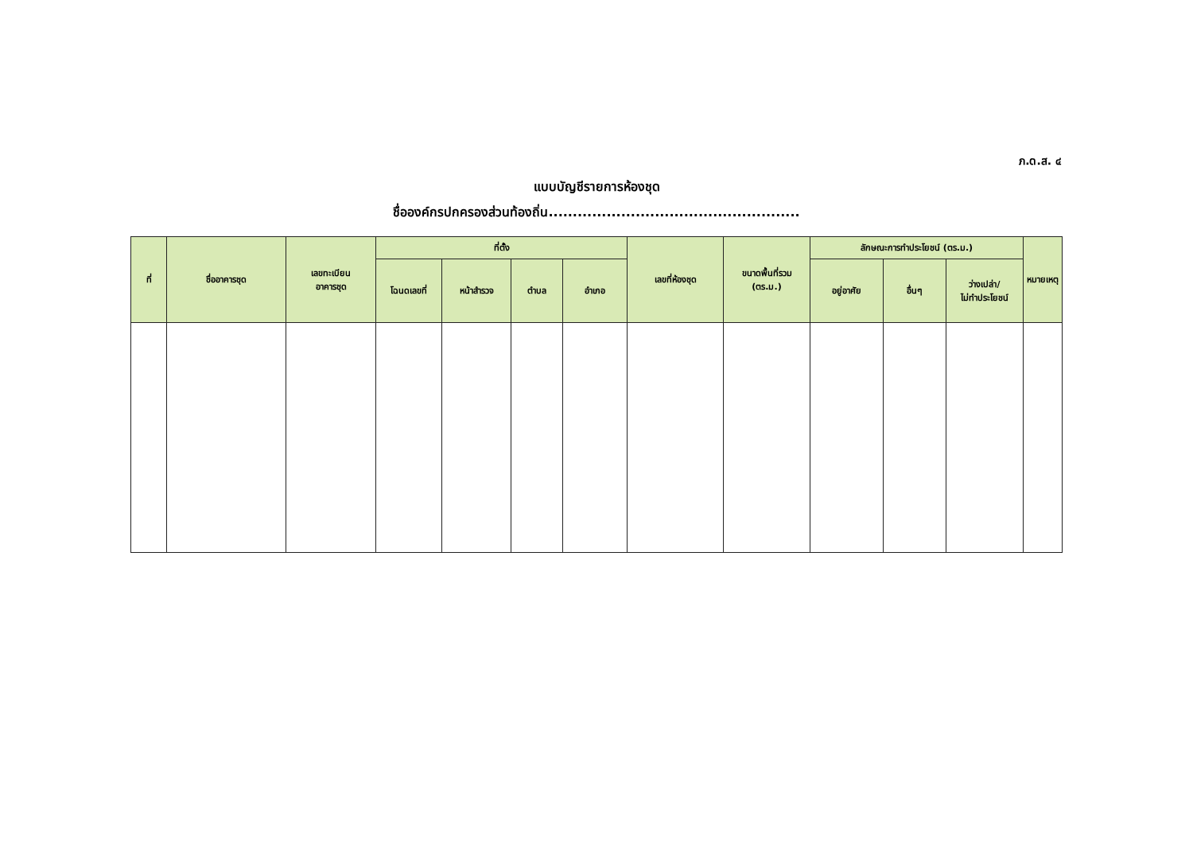ภ.ด.ส. ๔
แบบบัญชีรายการห้องชุด
ชื่อองค์กรปกครองส่วนท้องถิ่น....................................................
| ที่ | ชื่ออาคารชุด | เลขทะเบียน อาคารชุด | ที่ตั้ง | | | | เลขที่ห้องชุด | ขนาดพื้นที่รวม (ตร.ม.) | ลักษณะการทำประโยชน์ (ตร.ม.) | | | หมายเหตุ |
| --- | --- | --- | --- | --- | --- | --- | --- | --- | --- | --- | --- | --- |
| | | | โฉนดเลขที่ | หน้าสำรวจ | ตำบล | อำเภอ | | | อยู่อาศัย | อื่นๆ | ว่างเปล่า/ ไม่ทำประโยชน์ | |